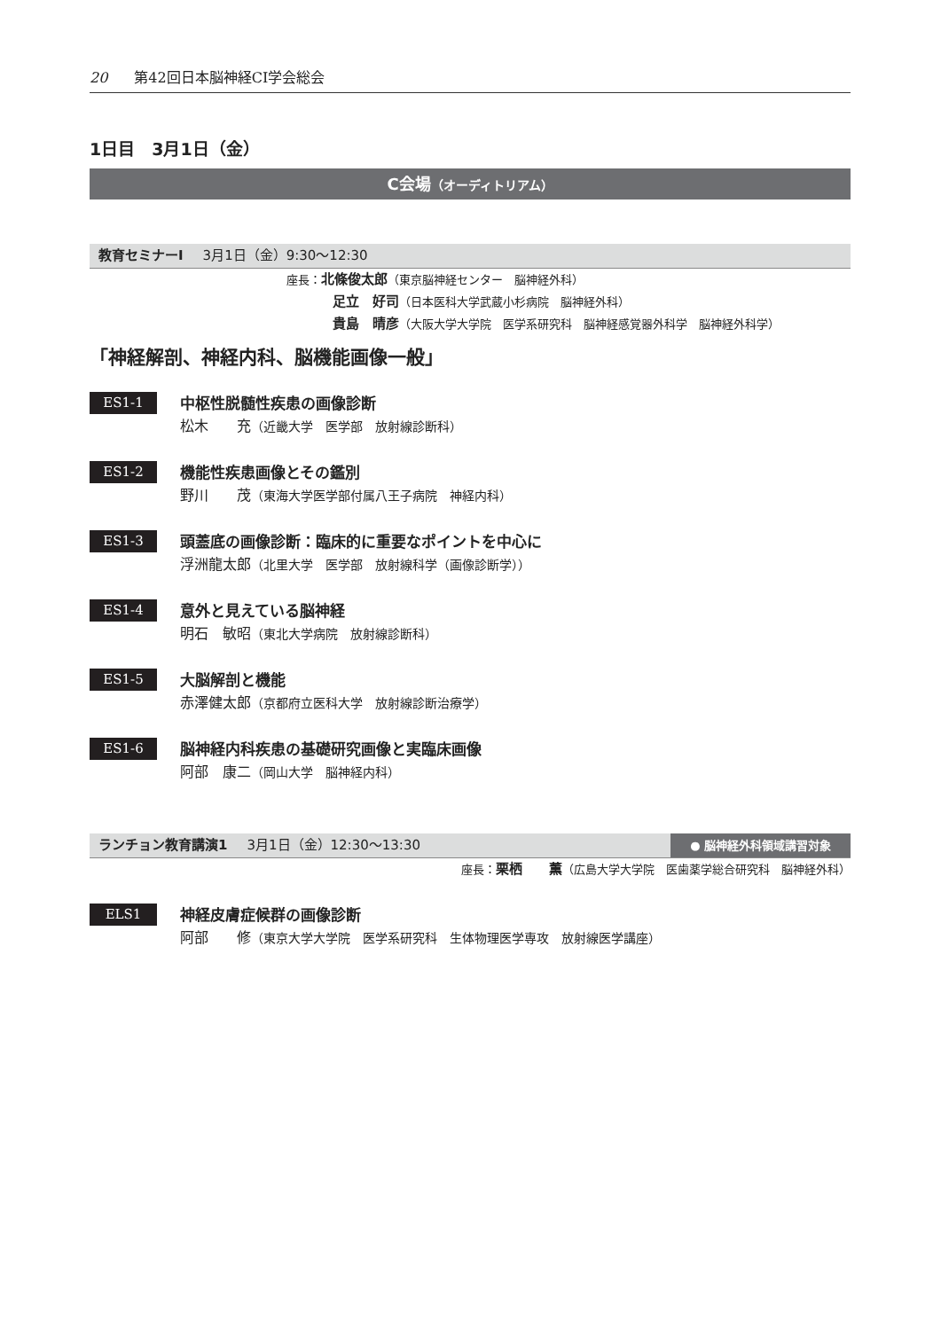20 第42回日本脳神経CI学会総会
1日目　3月1日（金）
C会場（オーディトリアム）
教育セミナーⅠ 3月1日（金）9:30～12:30
座長：北條俊太郎（東京脳神経センター　脳神経外科）
足立　好司（日本医科大学武蔵小杉病院　脳神経外科）
貴島　晴彦（大阪大学大学院　医学系研究科　脳神経感覚器外科学　脳神経外科学）
「神経解剖、神経内科、脳機能画像一般」
ES1-1
中枢性脱髄性疾患の画像診断
松木　　充（近畿大学　医学部　放射線診断科）
ES1-2
機能性疾患画像とその鑑別
野川　　茂（東海大学医学部付属八王子病院　神経内科）
ES1-3
頭蓋底の画像診断：臨床的に重要なポイントを中心に
浮洲龍太郎（北里大学　医学部　放射線科学（画像診断学））
ES1-4
意外と見えている脳神経
明石　敏昭（東北大学病院　放射線診断科）
ES1-5
大脳解剖と機能
赤澤健太郎（京都府立医科大学　放射線診断治療学）
ES1-6
脳神経内科疾患の基礎研究画像と実臨床画像
阿部　康二（岡山大学　脳神経内科）
ランチョン教育講演1 3月1日（金）12:30～13:30 ● 脳神経外科領域講習対象
座長：栗栖　　薫（広島大学大学院　医歯薬学総合研究科　脳神経外科）
ELS1
神経皮膚症候群の画像診断
阿部　　修（東京大学大学院　医学系研究科　生体物理医学専攻　放射線医学講座）